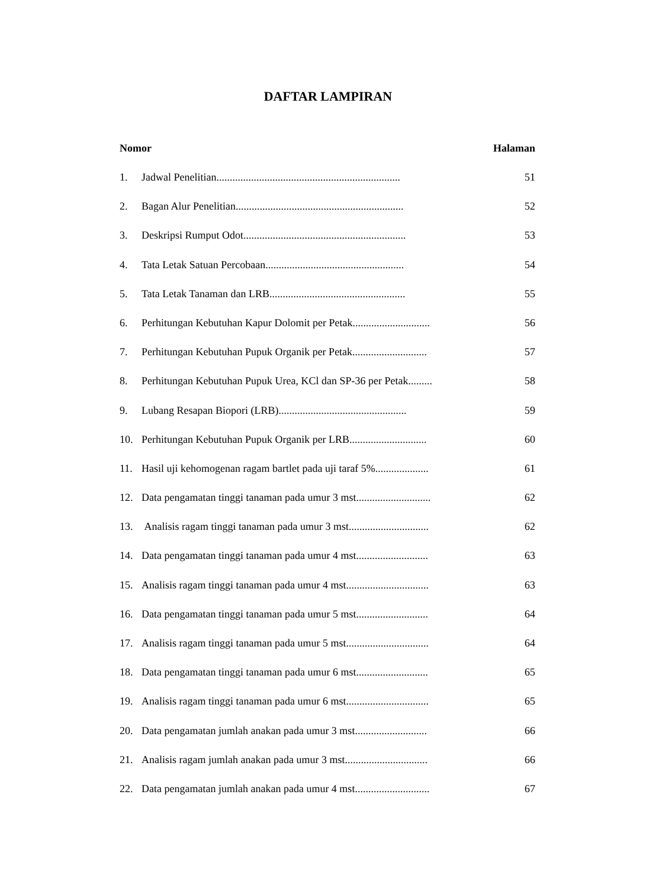DAFTAR LAMPIRAN
Nomor Halaman
1. Jadwal Penelitian..................................................................... 51
2. Bagan Alur Penelitian............................................................... 52
3. Deskripsi Rumput Odot............................................................. 53
4. Tata Letak Satuan Percobaan.................................................... 54
5. Tata Letak Tanaman dan LRB................................................... 55
6. Perhitungan Kebutuhan Kapur Dolomit per Petak............................. 56
7. Perhitungan Kebutuhan Pupuk Organik per Petak............................ 57
8. Perhitungan Kebutuhan Pupuk Urea, KCl dan SP-36 per Petak......... 58
9. Lubang Resapan Biopori (LRB)................................................ 59
10. Perhitungan Kebutuhan Pupuk Organik per LRB............................. 60
11. Hasil uji kehomogenan ragam bartlet pada uji taraf 5%.................... 61
12. Data pengamatan tinggi tanaman pada umur 3 mst............................ 62
13. Analisis ragam tinggi tanaman pada umur 3 mst.............................. 62
14. Data pengamatan tinggi tanaman pada umur 4 mst........................... 63
15. Analisis ragam tinggi tanaman pada umur 4 mst............................... 63
16. Data pengamatan tinggi tanaman pada umur 5 mst........................... 64
17. Analisis ragam tinggi tanaman pada umur 5 mst............................... 64
18. Data pengamatan tinggi tanaman pada umur 6 mst........................... 65
19. Analisis ragam tinggi tanaman pada umur 6 mst............................... 65
20. Data pengamatan jumlah anakan pada umur 3 mst........................... 66
21. Analisis ragam jumlah anakan pada umur 3 mst............................... 66
22. Data pengamatan jumlah anakan pada umur 4 mst............................ 67